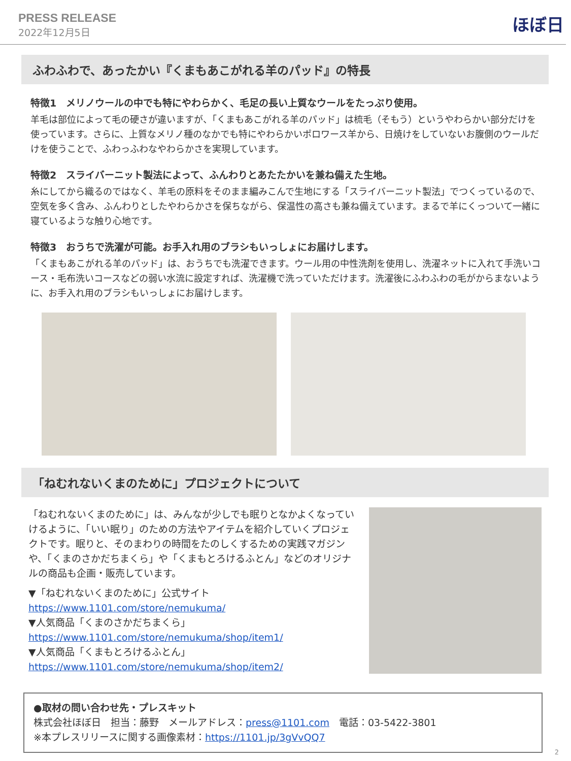PRESS RELEASE
2022年12月5日
ほぼ日
ふわふわで、あったかい『くまもあこがれる羊のパッド』の特長
特徴1　メリノウールの中でも特にやわらかく、毛足の長い上質なウールをたっぷり使用。
羊毛は部位によって毛の硬さが違いますが、「くまもあこがれる羊のパッド」は梳毛（そもう）というやわらかい部分だけを使っています。さらに、上質なメリノ種のなかでも特にやわらかいポロワース羊から、日焼けをしていないお腹側のウールだけを使うことで、ふわっふわなやわらかさを実現しています。
特徴2　スライバーニット製法によって、ふんわりとあたたかいを兼ね備えた生地。
糸にしてから織るのではなく、羊毛の原料をそのまま編みこんで生地にする「スライバーニット製法」でつくっているので、空気を多く含み、ふんわりとしたやわらかさを保ちながら、保温性の高さも兼ね備えています。まるで羊にくっついて一緒に寝ているような触り心地です。
特徴3　おうちで洗濯が可能。お手入れ用のブラシもいっしょにお届けします。
「くまもあこがれる羊のパッド」は、おうちでも洗濯できます。ウール用の中性洗剤を使用し、洗濯ネットに入れて手洗いコース・毛布洗いコースなどの弱い水流に設定すれば、洗濯機で洗っていただけます。洗濯後にふわふわの毛がからまないように、お手入れ用のブラシもいっしょにお届けします。
「ねむれないくまのために」プロジェクトについて
「ねむれないくまのために」は、みんなが少しでも眠りとなかよくなっていけるように、「いい眠り」のための方法やアイテムを紹介していくプロジェクトです。眠りと、そのまわりの時間をたのしくするための実践マガジンや、「くまのさかだちまくら」や「くまもとろけるふとん」などのオリジナルの商品も企画・販売しています。
▼「ねむれないくまのために」公式サイト
https://www.1101.com/store/nemukuma/
▼人気商品「くまのさかだちまくら」
https://www.1101.com/store/nemukuma/shop/item1/
▼人気商品「くまもとろけるふとん」
https://www.1101.com/store/nemukuma/shop/item2/
●取材の問い合わせ先・プレスキット
株式会社ほぼ日　担当：藤野　メールアドレス：press@1101.com　電話：03-5422-3801
※本プレスリリースに関する画像素材：https://1101.jp/3gVvQQ7
2